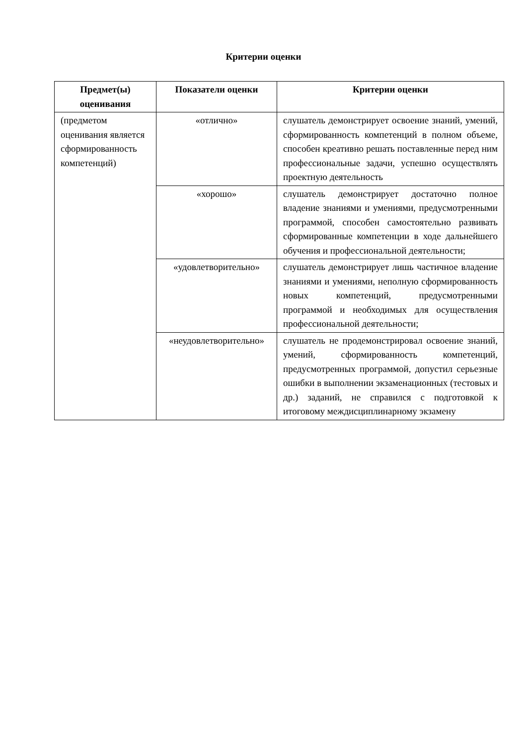Критерии оценки
| Предмет(ы) оценивания | Показатели оценки | Критерии оценки |
| --- | --- | --- |
| (предметом оценивания является сформированность компетенций) | «отлично» | слушатель демонстрирует освоение знаний, умений, сформированность компетенций в полном объеме, способен креативно решать поставленные перед ним профессиональные задачи, успешно осуществлять проектную деятельность |
| | «хорошо» | слушатель демонстрирует достаточно полное владение знаниями и умениями, предусмотренными программой, способен самостоятельно развивать сформированные компетенции в ходе дальнейшего обучения и профессиональной деятельности; |
| | «удовлетворительно» | слушатель демонстрирует лишь частичное владение знаниями и умениями, неполную сформированность новых компетенций, предусмотренными программой и необходимых для осуществления профессиональной деятельности; |
| | «неудовлетворительно» | слушатель не продемонстрировал освоение знаний, умений, сформированность компетенций, предусмотренных программой, допустил серьезные ошибки в выполнении экзаменационных (тестовых и др.) заданий, не справился с подготовкой к итоговому междисциплинарному экзамену |